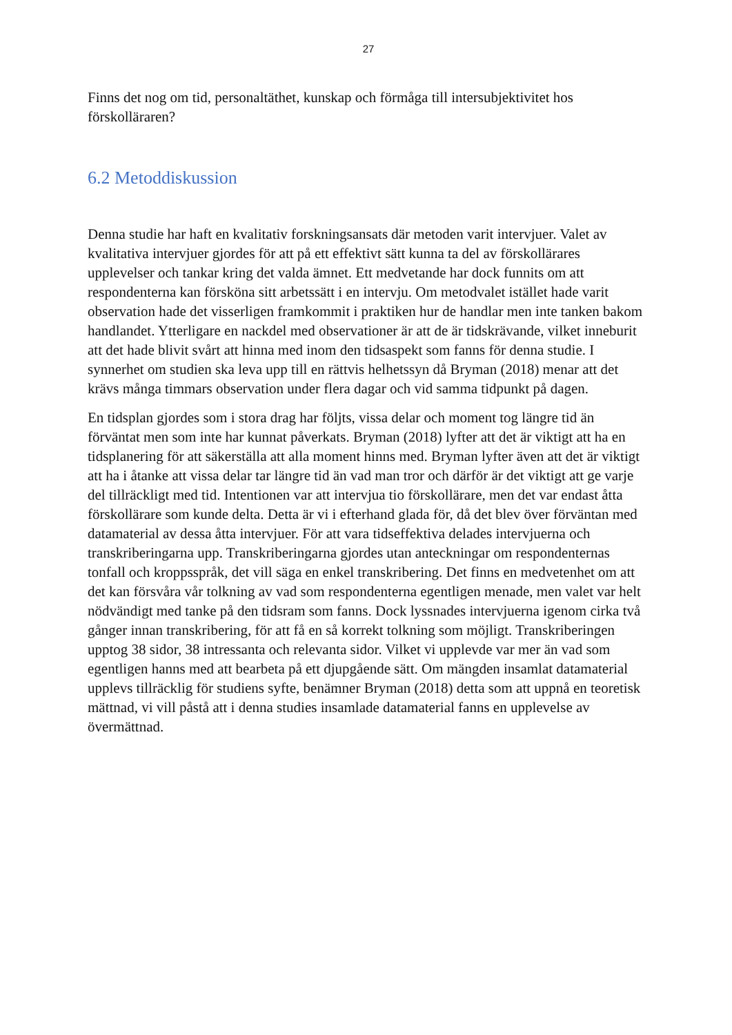27
Finns det nog om tid, personaltäthet, kunskap och förmåga till intersubjektivitet hos förskolläraren?
6.2 Metoddiskussion
Denna studie har haft en kvalitativ forskningsansats där metoden varit intervjuer. Valet av kvalitativa intervjuer gjordes för att på ett effektivt sätt kunna ta del av förskollärares upplevelser och tankar kring det valda ämnet. Ett medvetande har dock funnits om att respondenterna kan försköna sitt arbetssätt i en intervju. Om metodvalet istället hade varit observation hade det visserligen framkommit i praktiken hur de handlar men inte tanken bakom handlandet. Ytterligare en nackdel med observationer är att de är tidskrävande, vilket inneburit att det hade blivit svårt att hinna med inom den tidsaspekt som fanns för denna studie. I synnerhet om studien ska leva upp till en rättvis helhetssyn då Bryman (2018) menar att det krävs många timmars observation under flera dagar och vid samma tidpunkt på dagen.
En tidsplan gjordes som i stora drag har följts, vissa delar och moment tog längre tid än förväntat men som inte har kunnat påverkats. Bryman (2018) lyfter att det är viktigt att ha en tidsplanering för att säkerställa att alla moment hinns med. Bryman lyfter även att det är viktigt att ha i åtanke att vissa delar tar längre tid än vad man tror och därför är det viktigt att ge varje del tillräckligt med tid. Intentionen var att intervjua tio förskollärare, men det var endast åtta förskollärare som kunde delta. Detta är vi i efterhand glada för, då det blev över förväntan med datamaterial av dessa åtta intervjuer. För att vara tidseffektiva delades intervjuerna och transkriberingarna upp. Transkriberingarna gjordes utan anteckningar om respondenternas tonfall och kroppsspråk, det vill säga en enkel transkribering. Det finns en medvetenhet om att det kan försvåra vår tolkning av vad som respondenterna egentligen menade, men valet var helt nödvändigt med tanke på den tidsram som fanns. Dock lyssnades intervjuerna igenom cirka två gånger innan transkribering, för att få en så korrekt tolkning som möjligt. Transkriberingen upptog 38 sidor, 38 intressanta och relevanta sidor. Vilket vi upplevde var mer än vad som egentligen hanns med att bearbeta på ett djupgående sätt. Om mängden insamlat datamaterial upplevs tillräcklig för studiens syfte, benämner Bryman (2018) detta som att uppnå en teoretisk mättnad, vi vill påstå att i denna studies insamlade datamaterial fanns en upplevelse av övermättnad.